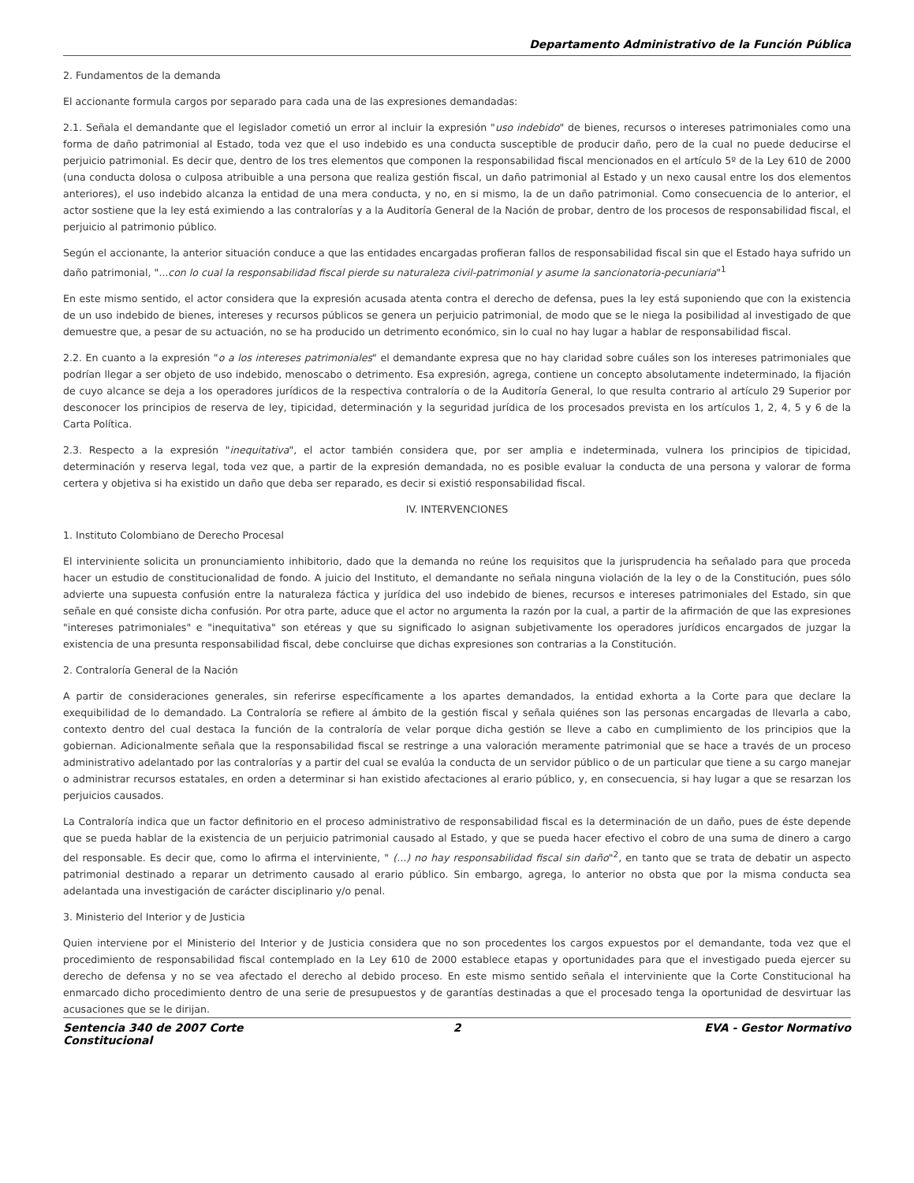Departamento Administrativo de la Función Pública
2. Fundamentos de la demanda
El accionante formula cargos por separado para cada una de las expresiones demandadas:
2.1. Señala el demandante que el legislador cometió un error al incluir la expresión "uso indebido" de bienes, recursos o intereses patrimoniales como una forma de daño patrimonial al Estado, toda vez que el uso indebido es una conducta susceptible de producir daño, pero de la cual no puede deducirse el perjuicio patrimonial. Es decir que, dentro de los tres elementos que componen la responsabilidad fiscal mencionados en el artículo 5º de la Ley 610 de 2000 (una conducta dolosa o culposa atribuible a una persona que realiza gestión fiscal, un daño patrimonial al Estado y un nexo causal entre los dos elementos anteriores), el uso indebido alcanza la entidad de una mera conducta, y no, en si mismo, la de un daño patrimonial. Como consecuencia de lo anterior, el actor sostiene que la ley está eximiendo a las contralorías y a la Auditoría General de la Nación de probar, dentro de los procesos de responsabilidad fiscal, el perjuicio al patrimonio público.
Según el accionante, la anterior situación conduce a que las entidades encargadas profieran fallos de responsabilidad fiscal sin que el Estado haya sufrido un daño patrimonial, "...con lo cual la responsabilidad fiscal pierde su naturaleza civil-patrimonial y asume la sancionatoria-pecuniaria"<sup>1</sup>
En este mismo sentido, el actor considera que la expresión acusada atenta contra el derecho de defensa, pues la ley está suponiendo que con la existencia de un uso indebido de bienes, intereses y recursos públicos se genera un perjuicio patrimonial, de modo que se le niega la posibilidad al investigado de que demuestre que, a pesar de su actuación, no se ha producido un detrimento económico, sin lo cual no hay lugar a hablar de responsabilidad fiscal.
2.2. En cuanto a la expresión "o a los intereses patrimoniales" el demandante expresa que no hay claridad sobre cuáles son los intereses patrimoniales que podrían llegar a ser objeto de uso indebido, menoscabo o detrimento. Esa expresión, agrega, contiene un concepto absolutamente indeterminado, la fijación de cuyo alcance se deja a los operadores jurídicos de la respectiva contraloría o de la Auditoría General, lo que resulta contrario al artículo 29 Superior por desconocer los principios de reserva de ley, tipicidad, determinación y la seguridad jurídica de los procesados prevista en los artículos 1, 2, 4, 5 y 6 de la Carta Política.
2.3. Respecto a la expresión "inequitativa", el actor también considera que, por ser amplia e indeterminada, vulnera los principios de tipicidad, determinación y reserva legal, toda vez que, a partir de la expresión demandada, no es posible evaluar la conducta de una persona y valorar de forma certera y objetiva si ha existido un daño que deba ser reparado, es decir si existió responsabilidad fiscal.
IV. INTERVENCIONES
1. Instituto Colombiano de Derecho Procesal
El interviniente solicita un pronunciamiento inhibitorio, dado que la demanda no reúne los requisitos que la jurisprudencia ha señalado para que proceda hacer un estudio de constitucionalidad de fondo. A juicio del Instituto, el demandante no señala ninguna violación de la ley o de la Constitución, pues sólo advierte una supuesta confusión entre la naturaleza fáctica y jurídica del uso indebido de bienes, recursos e intereses patrimoniales del Estado, sin que señale en qué consiste dicha confusión. Por otra parte, aduce que el actor no argumenta la razón por la cual, a partir de la afirmación de que las expresiones "intereses patrimoniales" e "inequitativa" son etéreas y que su significado lo asignan subjetivamente los operadores jurídicos encargados de juzgar la existencia de una presunta responsabilidad fiscal, debe concluirse que dichas expresiones son contrarias a la Constitución.
2. Contraloría General de la Nación
A partir de consideraciones generales, sin referirse específicamente a los apartes demandados, la entidad exhorta a la Corte para que declare la exequibilidad de lo demandado. La Contraloría se refiere al ámbito de la gestión fiscal y señala quiénes son las personas encargadas de llevarla a cabo, contexto dentro del cual destaca la función de la contraloría de velar porque dicha gestión se lleve a cabo en cumplimiento de los principios que la gobiernan. Adicionalmente señala que la responsabilidad fiscal se restringe a una valoración meramente patrimonial que se hace a través de un proceso administrativo adelantado por las contralorías y a partir del cual se evalúa la conducta de un servidor público o de un particular que tiene a su cargo manejar o administrar recursos estatales, en orden a determinar si han existido afectaciones al erario público, y, en consecuencia, si hay lugar a que se resarzan los perjuicios causados.
La Contraloría indica que un factor definitorio en el proceso administrativo de responsabilidad fiscal es la determinación de un daño, pues de éste depende que se pueda hablar de la existencia de un perjuicio patrimonial causado al Estado, y que se pueda hacer efectivo el cobro de una suma de dinero a cargo del responsable. Es decir que, como lo afirma el interviniente, " (...) no hay responsabilidad fiscal sin daño"<sup>2</sup>, en tanto que se trata de debatir un aspecto patrimonial destinado a reparar un detrimento causado al erario público. Sin embargo, agrega, lo anterior no obsta que por la misma conducta sea adelantada una investigación de carácter disciplinario y/o penal.
3. Ministerio del Interior y de Justicia
Quien interviene por el Ministerio del Interior y de Justicia considera que no son procedentes los cargos expuestos por el demandante, toda vez que el procedimiento de responsabilidad fiscal contemplado en la Ley 610 de 2000 establece etapas y oportunidades para que el investigado pueda ejercer su derecho de defensa y no se vea afectado el derecho al debido proceso. En este mismo sentido señala el interviniente que la Corte Constitucional ha enmarcado dicho procedimiento dentro de una serie de presupuestos y de garantías destinadas a que el procesado tenga la oportunidad de desvirtuar las acusaciones que se le dirijan.
Sentencia 340 de 2007 Corte Constitucional
2 EVA - Gestor Normativo